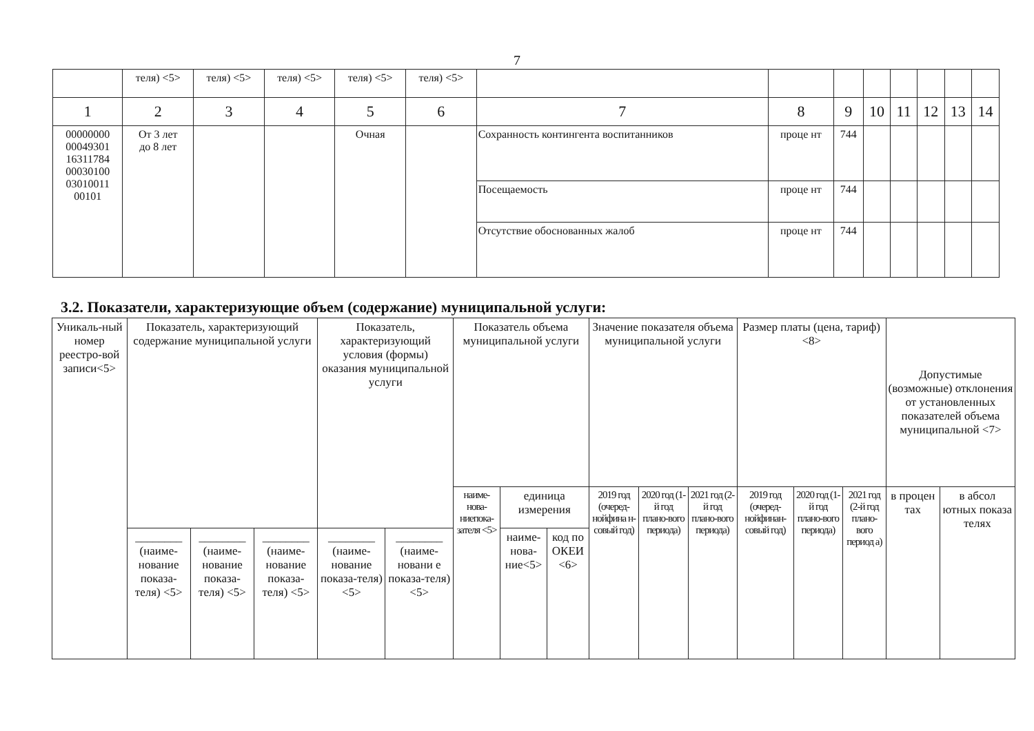7
| | теля) <5> | теля) <5> | теля) <5> | теля) <5> | теля) <5> | | | | | | | | |
| 1 | 2 | 3 | 4 | 5 | 6 | 7 | 8 | 9 | 10 | 11 | 12 | 13 | 14 |
| 00000000 00049301 16311784 00030100 03010011 00101 | От 3 лет до 8 лет | | | Очная | | Сохранность контингента воспитанников | проце нт | 744 | | | | | |
| | | | | | | Посещаемость | проце нт | 744 | | | | | |
| | | | | | | Отсутствие обоснованных жалоб | проце нт | 744 | | | | | |
3.2. Показатели, характеризующие объем (содержание) муниципальной услуги:
| Уникаль-ный номер реестро-вой записи<5> | Показатель, характеризующий содержание муниципальной услуги | | | Показатель, характеризующий условия (формы) оказания муниципальной услуги | | Показатель объема муниципальной услуги | | | Значение показателя объема муниципальной услуги | | | Размер платы (цена, тариф) <8> | | | Допустимые (возможные) отклонения от установленных показателей объема муниципальной <7> | |
| | | | | | | наиме-нова-ниепока-зателя <5> | единица измерения | | 2019 год (очеред-нойфина н-совый год) | 2020 год (1-й год плано-вого периода) | 2021 год (2-й год плано-вого периода) | 2019 год (очеред-нойфинан-совый год) | 2020 год (1-й год плано-вого периода) | 2021 год (2-й год плано-вого период а) | в процен тах | в абсол ютных показа телях |
| | ________ (наиме-нование показа-теля) <5> | ________ (наиме-нование показа-теля) <5> | ________ (наиме-нование показа-теля) <5> | ________ (наиме-нование показа-теля) <5> | ________ (наиме-новани е показа-теля) <5> | | наиме-нова-ние<5> | код по ОКЕИ <6> | | | | | | | | |